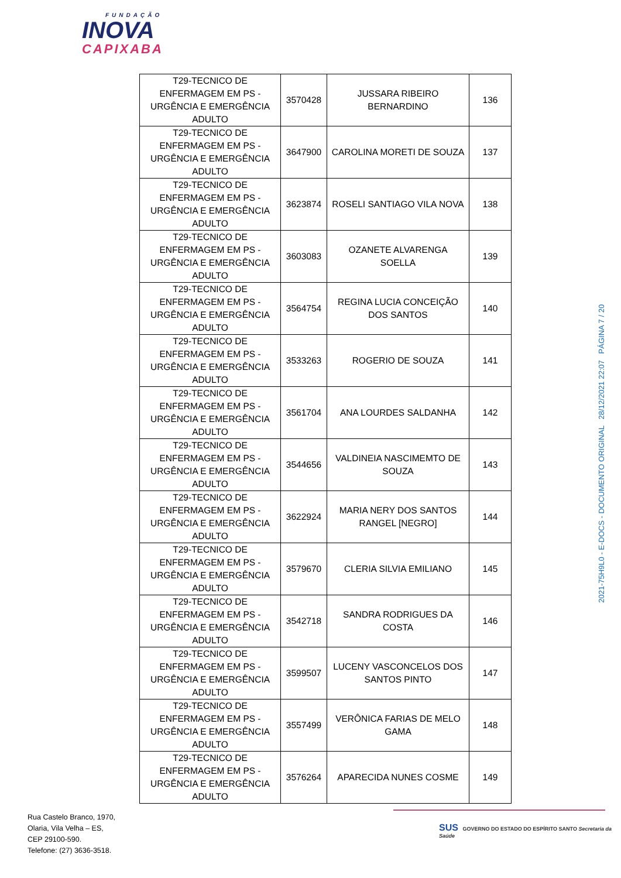FUNDAÇÃO
INOVA
CAPIXABA
| T29-TECNICO DE ENFERMAGEM EM PS - URGÊNCIA E EMERGÊNCIA ADULTO | 3570428 | JUSSARA RIBEIRO BERNARDINO | 136 |
| T29-TECNICO DE ENFERMAGEM EM PS - URGÊNCIA E EMERGÊNCIA ADULTO | 3647900 | CAROLINA MORETI DE SOUZA | 137 |
| T29-TECNICO DE ENFERMAGEM EM PS - URGÊNCIA E EMERGÊNCIA ADULTO | 3623874 | ROSELI SANTIAGO VILA NOVA | 138 |
| T29-TECNICO DE ENFERMAGEM EM PS - URGÊNCIA E EMERGÊNCIA ADULTO | 3603083 | OZANETE ALVARENGA SOELLA | 139 |
| T29-TECNICO DE ENFERMAGEM EM PS - URGÊNCIA E EMERGÊNCIA ADULTO | 3564754 | REGINA LUCIA CONCEIÇÃO DOS SANTOS | 140 |
| T29-TECNICO DE ENFERMAGEM EM PS - URGÊNCIA E EMERGÊNCIA ADULTO | 3533263 | ROGERIO DE SOUZA | 141 |
| T29-TECNICO DE ENFERMAGEM EM PS - URGÊNCIA E EMERGÊNCIA ADULTO | 3561704 | ANA LOURDES SALDANHA | 142 |
| T29-TECNICO DE ENFERMAGEM EM PS - URGÊNCIA E EMERGÊNCIA ADULTO | 3544656 | VALDINEIA NASCIMEMTO DE SOUZA | 143 |
| T29-TECNICO DE ENFERMAGEM EM PS - URGÊNCIA E EMERGÊNCIA ADULTO | 3622924 | MARIA NERY DOS SANTOS RANGEL [NEGRO] | 144 |
| T29-TECNICO DE ENFERMAGEM EM PS - URGÊNCIA E EMERGÊNCIA ADULTO | 3579670 | CLERIA SILVIA EMILIANO | 145 |
| T29-TECNICO DE ENFERMAGEM EM PS - URGÊNCIA E EMERGÊNCIA ADULTO | 3542718 | SANDRA RODRIGUES DA COSTA | 146 |
| T29-TECNICO DE ENFERMAGEM EM PS - URGÊNCIA E EMERGÊNCIA ADULTO | 3599507 | LUCENY VASCONCELOS DOS SANTOS PINTO | 147 |
| T29-TECNICO DE ENFERMAGEM EM PS - URGÊNCIA E EMERGÊNCIA ADULTO | 3557499 | VERÔNICA FARIAS DE MELO GAMA | 148 |
| T29-TECNICO DE ENFERMAGEM EM PS - URGÊNCIA E EMERGÊNCIA ADULTO | 3576264 | APARECIDA NUNES COSME | 149 |
2021-75H9L0 - E-DOCS - DOCUMENTO ORIGINAL 28/12/2021 22:07 PÁGINA 7 / 20
Rua Castelo Branco, 1970,
Olaria, Vila Velha – ES,
CEP 29100-590.
Telefone: (27) 3636-3518.
SUS GOVERNO DO ESTADO DO ESPÍRITO SANTO Secretaria da Saúde